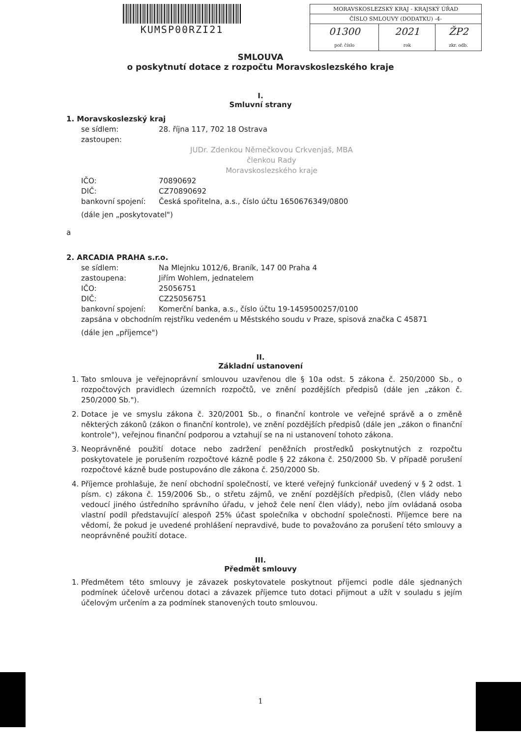KUMSP00RZI21
| MORAVSKOSLEZSKÝ KRAJ - KRAJSKÝ ÚŘAD | | |
| ČÍSLO SMLOUVY (DODATKU) -4- | | |
| 01300 poř. číslo | 2021 rok | ŽP2 zkr. odb. |
SMLOUVA
o poskytnutí dotace z rozpočtu Moravskoslezského kraje
I.
Smluvní strany
1. Moravskoslezský kraj
se sídlem: 28. října 117, 702 18 Ostrava
zastoupen:
JUDr. Zdenkou Němečkovou Crkvenjaš, MBA
členkou Rady
Moravskoslezského kraje
IČO: 70890692
DIČ: CZ70890692
bankovní spojení: Česká spořitelna, a.s., číslo účtu 1650676349/0800
(dále jen „poskytovatel")
a
2. ARCADIA PRAHA s.r.o.
se sídlem: Na Mlejnku 1012/6, Braník, 147 00 Praha 4
zastoupena: Jiřím Wohlem, jednatelem
IČO: 25056751
DIČ: CZ25056751
bankovní spojení: Komerční banka, a.s., číslo účtu 19-1459500257/0100
zapsána v obchodním rejstříku vedeném u Městského soudu v Praze, spisová značka C 45871
(dále jen „příjemce")
II.
Základní ustanovení
1. Tato smlouva je veřejnoprávní smlouvou uzavřenou dle § 10a odst. 5 zákona č. 250/2000 Sb., o rozpočtových pravidlech územních rozpočtů, ve znění pozdějších předpisů (dále jen „zákon č. 250/2000 Sb.").
2. Dotace je ve smyslu zákona č. 320/2001 Sb., o finanční kontrole ve veřejné správě a o změně některých zákonů (zákon o finanční kontrole), ve znění pozdějších předpisů (dále jen „zákon o finanční kontrole"), veřejnou finanční podporou a vztahují se na ni ustanovení tohoto zákona.
3. Neoprávněné použití dotace nebo zadržení peněžních prostředků poskytnutých z rozpočtu poskytovatele je porušením rozpočtové kázně podle § 22 zákona č. 250/2000 Sb. V případě porušení rozpočtové kázně bude postupováno dle zákona č. 250/2000 Sb.
4. Příjemce prohlašuje, že není obchodní společností, ve které veřejný funkcionář uvedený v § 2 odst. 1 písm. c) zákona č. 159/2006 Sb., o střetu zájmů, ve znění pozdějších předpisů, (člen vlády nebo vedoucí jiného ústředního správního úřadu, v jehož čele není člen vlády), nebo jím ovládaná osoba vlastní podíl představující alespoň 25% účast společníka v obchodní společnosti. Příjemce bere na vědomí, že pokud je uvedené prohlášení nepravdivé, bude to považováno za porušení této smlouvy a neoprávněné použití dotace.
III.
Předmět smlouvy
1. Předmětem této smlouvy je závazek poskytovatele poskytnout příjemci podle dále sjednaných podmínek účelově určenou dotaci a závazek příjemce tuto dotaci přijmout a užít v souladu s jejím účelovým určením a za podmínek stanovených touto smlouvou.
1